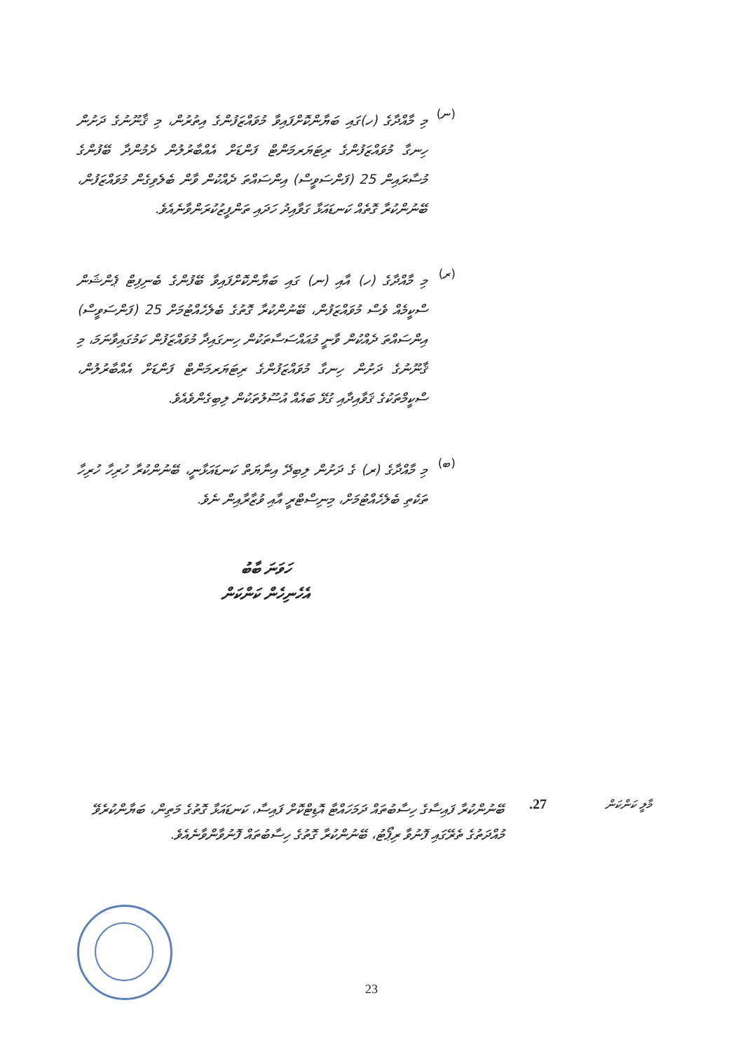(ނ)
މި މާއްދާގެ (ހ)ގައި ބަޔާންކޮށްފައިވާ މުވައްޒަފުންގެ އިތުރުން، މި ޤާނޫނުގެ ދަށުން ހިނގާ މުވައްޒަފުންގެ ރިޓަޔަރމަންޓް ފަންޑަށް އެއްބާރުލުން ދެމުންދާ ބޭފުންގެ މުސާރައިން 25 (ފަންސަވީސް) އިންސައްތަ ދެއްކުން ވާން ބެލެވިގެން މުވައްޒަފުން، ބޭނުންކުރާ ގޮތެއް ކަނޑައަޅާ ގަވާއިދު ހަދައި ތަންފީޒުކުރަންވާނެއެވެ.
(ރ)
މި މާއްދާގެ (ހ) އާއި (ނ) ގައި ބަޔާންކޮށްފައިވާ ބޭފުންގެ ބެނިފިޓް ޕެންޝަން ސްކީމެއް ވެސް މުވައްޒަފުން، ބޭނުންކުރާ ގޮތުގެ ބެލެހެއްޓުމަށް 25 (ފަންސަވީސް) އިންސައްތަ ދެއްކުން ވާނީ މުއައްސަސާތަކުން ހިނގައިދާ މުވައްޒަފުން ކަމުގައިވާނަމަ، މި ޤާނޫނުގެ ދަށުން ހިނގާ މުވައްޒަފުންގެ ރިޓަޔަރމަންޓް ފަންޑަށް އެއްބާރުލުން، ސްކީމްތަކުގެ ޤަވާއިދާއި ގުޅޭ ބައެއް އުސޫލުތަކުން ލިބިގެންވެއެވެ.
(ބ)
މި މާއްދާގެ (ރ) ގެ ދަށުން ލިބިދޭ އިނާޔަތް ކަނޑައަޅާނީ، ބޭނުންކުރާ ހުރިހާ ހުރިހާ ތަކެތި ބެލެހެއްޓުމަށް، މިނިސްޓްރީ އާއި ވުޒާރާއިން ނެވެ.
ހަވަނަ ބާބު
އެހެނިހެން ކަންކަން
މާލީ ކަންކަން
27.
ބޭނުންކުރާ ފައިސާގެ ހިސާބުތައް ދަމަހައްޓާ އޮޑިޓްކޮށް ފައިސާ، ކަނޑައަޅާ ގޮތުގެ މަތިން، ބަޔާންކުރެވޭ މުއްދަތުގެ ތެރޭގައި ފޮނުވާ ރިޕޯޓު، ބޭނުންކުރާ ގޮތުގެ ހިސާބުތައް ފޮނުވާންވާނެއެވެ.
23